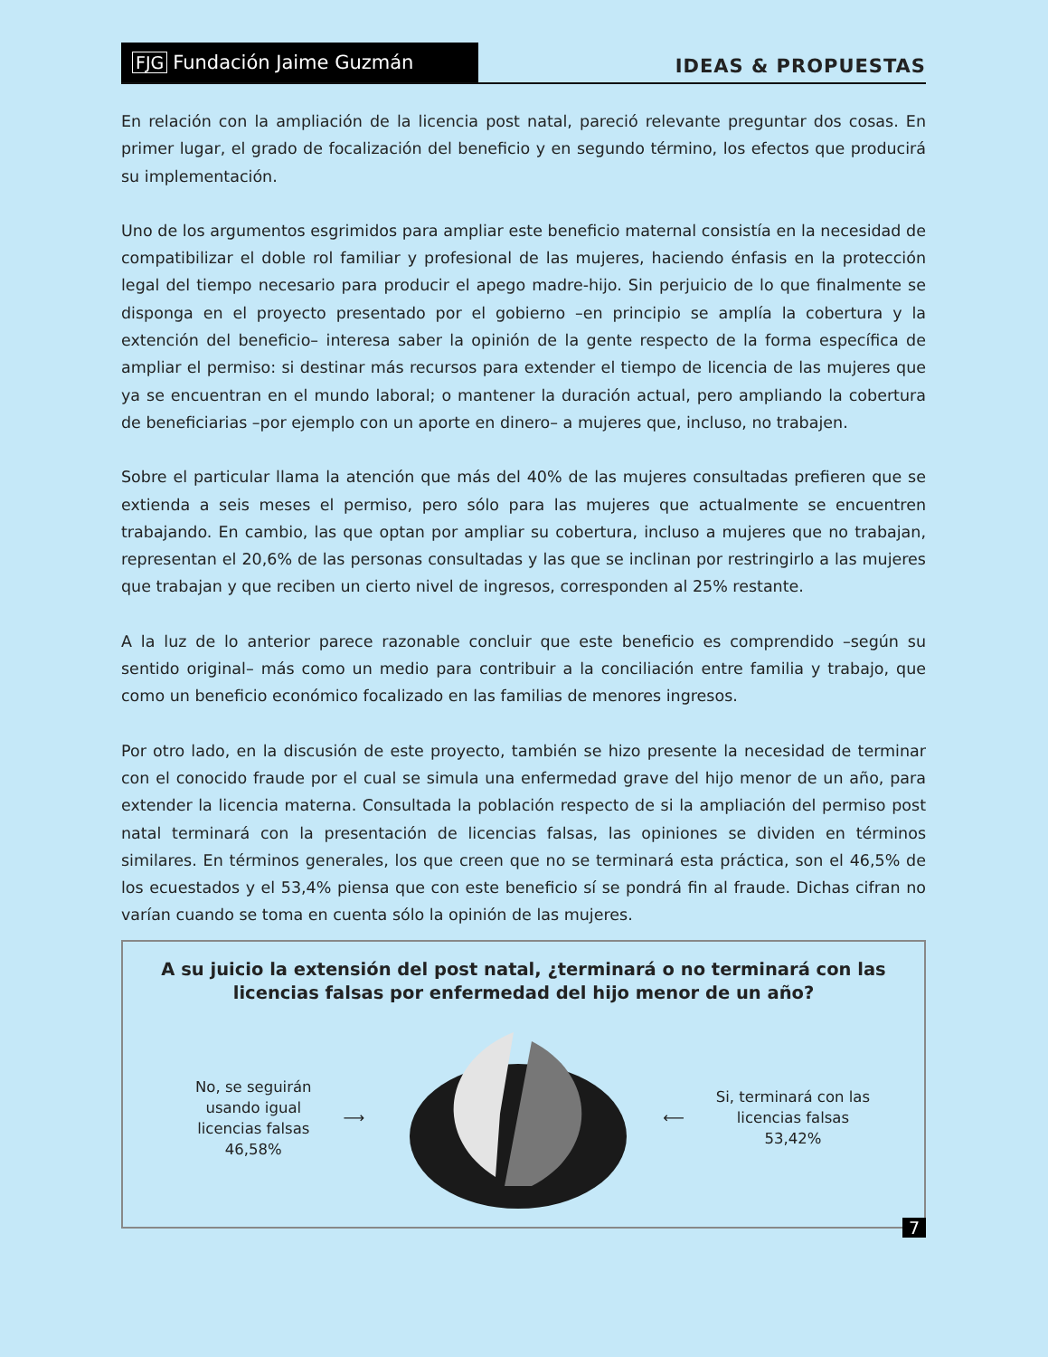FJG Fundación Jaime Guzmán
IDEAS & PROPUESTAS
En relación con la ampliación de la licencia post natal, pareció relevante preguntar dos cosas. En primer lugar, el grado de focalización del beneficio y en segundo término, los efectos que producirá su implementación.
Uno de los argumentos esgrimidos para ampliar este beneficio maternal consistía en la necesidad de compatibilizar el doble rol familiar y profesional de las mujeres, haciendo énfasis en la protección legal del tiempo necesario para producir el apego madre-hijo. Sin perjuicio de lo que finalmente se disponga en el proyecto presentado por el gobierno –en principio se amplía la cobertura y la extención del beneficio– interesa saber la opinión de la gente respecto de la forma específica de ampliar el permiso: si destinar más recursos para extender el tiempo de licencia de las mujeres que ya se encuentran en el mundo laboral; o mantener la duración actual, pero ampliando la cobertura de beneficiarias –por ejemplo con un aporte en dinero– a mujeres que, incluso, no trabajen.
Sobre el particular llama la atención que más del 40% de las mujeres consultadas prefieren que se extienda a seis meses el permiso, pero sólo para las mujeres que actualmente se encuentren trabajando. En cambio, las que optan por ampliar su cobertura, incluso a mujeres que no trabajan, representan el 20,6% de las personas consultadas y las que se inclinan por restringirlo a las mujeres que trabajan y que reciben un cierto nivel de ingresos, corresponden al 25% restante.
A la luz de lo anterior parece razonable concluir que este beneficio es comprendido –según su sentido original– más como un medio para contribuir a la conciliación entre familia y trabajo, que como un beneficio económico focalizado en las familias de menores ingresos.
Por otro lado, en la discusión de este proyecto, también se hizo presente la necesidad de terminar con el conocido fraude por el cual se simula una enfermedad grave del hijo menor de un año, para extender la licencia materna. Consultada la población respecto de si la ampliación del permiso post natal terminará con la presentación de licencias falsas, las opiniones se dividen en términos similares. En términos generales, los que creen que no se terminará esta práctica, son el 46,5% de los ecuestados y el 53,4% piensa que con este beneficio sí se pondrá fin al fraude. Dichas cifran no varían cuando se toma en cuenta sólo la opinión de las mujeres.
A su juicio la extensión del post natal, ¿terminará o no terminará con las licencias falsas por enfermedad del hijo menor de un año?
No, se seguirán
usando igual
licencias falsas
46,58%
⟶ ⟵
Si, terminará con las
licencias falsas
53,42%
7